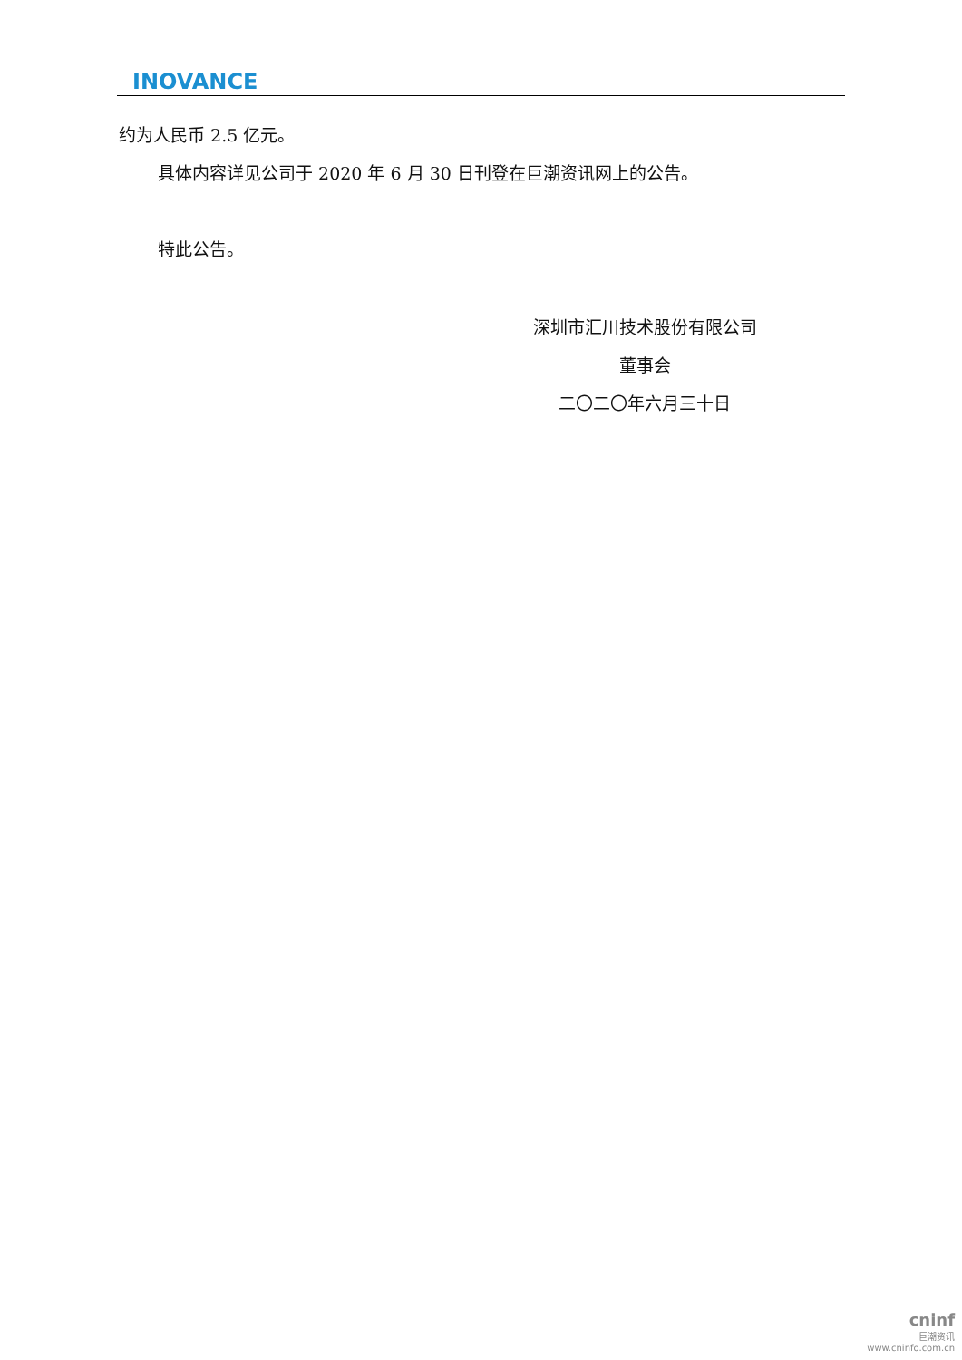INOVANCE
约为人民币 2.5 亿元。
具体内容详见公司于 2020 年 6 月 30 日刊登在巨潮资讯网上的公告。
特此公告。
深圳市汇川技术股份有限公司
董事会
二〇二〇年六月三十日
cninf
巨潮资讯
www.cninfo.com.cn